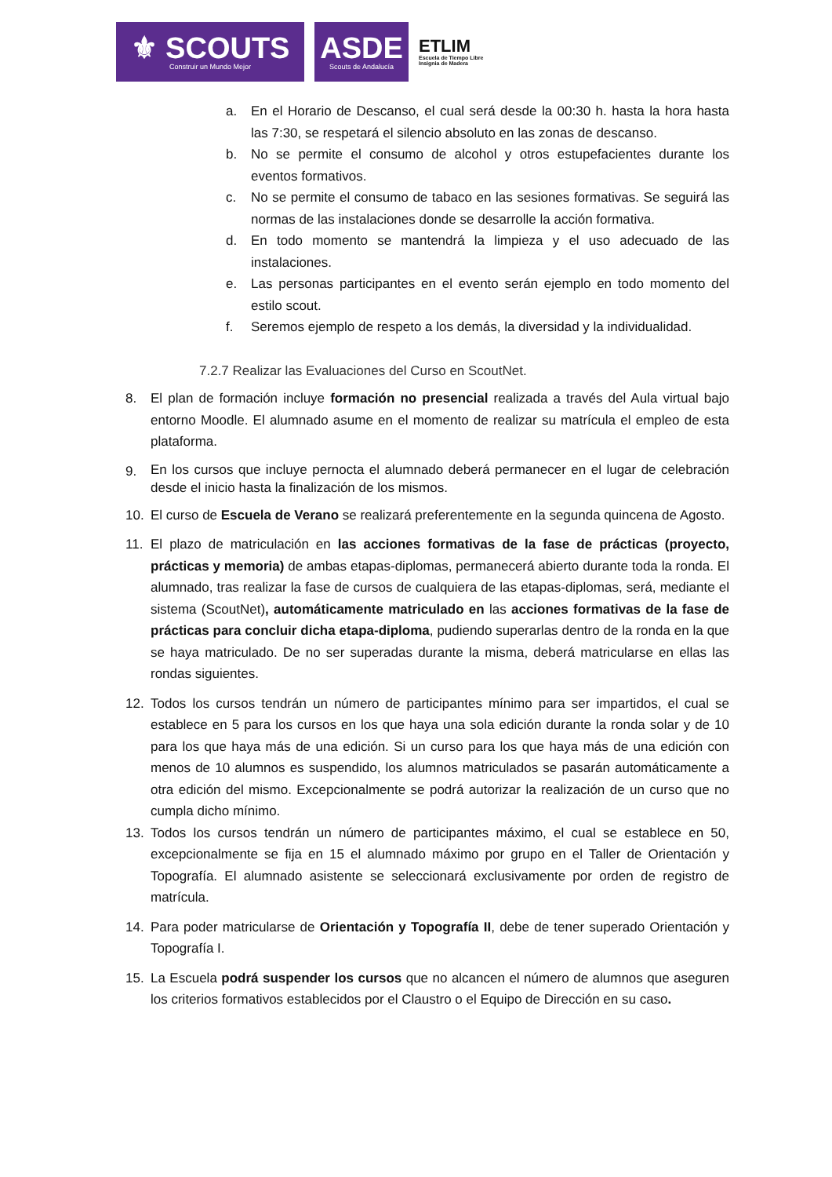⚜ SCOUTS
Construir un Mundo Mejor
ASDE
Scouts de Andalucía
ETLIM
Escuela de Tiempo Libre
Insignia de Madera
a. En el Horario de Descanso, el cual será desde la 00:30 h. hasta la hora hasta las 7:30, se respetará el silencio absoluto en las zonas de descanso.
b. No se permite el consumo de alcohol y otros estupefacientes durante los eventos formativos.
c. No se permite el consumo de tabaco en las sesiones formativas. Se seguirá las normas de las instalaciones donde se desarrolle la acción formativa.
d. En todo momento se mantendrá la limpieza y el uso adecuado de las instalaciones.
e. Las personas participantes en el evento serán ejemplo en todo momento del estilo scout.
f. Seremos ejemplo de respeto a los demás, la diversidad y la individualidad.
7.2.7 Realizar las Evaluaciones del Curso en ScoutNet.
8. El plan de formación incluye formación no presencial realizada a través del Aula virtual bajo entorno Moodle. El alumnado asume en el momento de realizar su matrícula el empleo de esta plataforma.
9.
En los cursos que incluye pernocta el alumnado deberá permanecer en el lugar de celebración desde el inicio hasta la finalización de los mismos.
10. El curso de Escuela de Verano se realizará preferentemente en la segunda quincena de Agosto.
11. El plazo de matriculación en las acciones formativas de la fase de prácticas (proyecto, prácticas y memoria) de ambas etapas-diplomas, permanecerá abierto durante toda la ronda. El alumnado, tras realizar la fase de cursos de cualquiera de las etapas-diplomas, será, mediante el sistema (ScoutNet), automáticamente matriculado en las acciones formativas de la fase de prácticas para concluir dicha etapa-diploma, pudiendo superarlas dentro de la ronda en la que se haya matriculado. De no ser superadas durante la misma, deberá matricularse en ellas las rondas siguientes.
12. Todos los cursos tendrán un número de participantes mínimo para ser impartidos, el cual se establece en 5 para los cursos en los que haya una sola edición durante la ronda solar y de 10 para los que haya más de una edición. Si un curso para los que haya más de una edición con menos de 10 alumnos es suspendido, los alumnos matriculados se pasarán automáticamente a otra edición del mismo. Excepcionalmente se podrá autorizar la realización de un curso que no cumpla dicho mínimo.
13. Todos los cursos tendrán un número de participantes máximo, el cual se establece en 50, excepcionalmente se fija en 15 el alumnado máximo por grupo en el Taller de Orientación y Topografía. El alumnado asistente se seleccionará exclusivamente por orden de registro de matrícula.
14. Para poder matricularse de Orientación y Topografía II, debe de tener superado Orientación y Topografía I.
15. La Escuela podrá suspender los cursos que no alcancen el número de alumnos que aseguren los criterios formativos establecidos por el Claustro o el Equipo de Dirección en su caso.